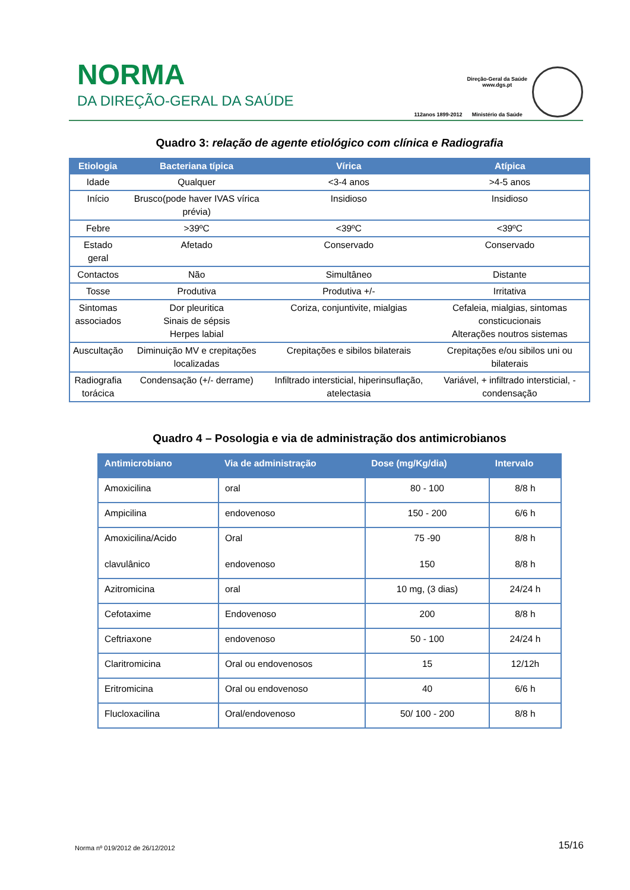NORMA
DA DIREÇÃO-GERAL DA SAÚDE
112anos 1899-2012
Direção-Geral da Saúde
www.dgs.pt
Ministério da Saúde
Quadro 3: relação de agente etiológico com clínica e Radiografia
| Etiologia | Bacteriana típica | Vírica | Atípica |
| --- | --- | --- | --- |
| Idade | Qualquer | <3-4 anos | >4-5 anos |
| Início | Brusco(pode haver IVAS vírica prévia) | Insidioso | Insidioso |
| Febre | >39ºC | <39ºC | <39ºC |
| Estado geral | Afetado | Conservado | Conservado |
| Contactos | Não | Simultâneo | Distante |
| Tosse | Produtiva | Produtiva +/- | Irritativa |
| Sintomas associados | Dor pleuritica Sinais de sépsis Herpes labial | Coriza, conjuntivite, mialgias | Cefaleia, mialgias, sintomas consticucionais Alterações noutros sistemas |
| Auscultação | Diminuição MV e crepitações localizadas | Crepitações e sibilos bilaterais | Crepitações e/ou sibilos uni ou bilaterais |
| Radiografia torácica | Condensação (+/- derrame) | Infiltrado intersticial, hiperinsuflação, atelectasia | Variável, + infiltrado intersticial, - condensação |
Quadro 4 – Posologia e via de administração dos antimicrobianos
| Antimicrobiano | Via de administração | Dose (mg/Kg/dia) | Intervalo |
| --- | --- | --- | --- |
| Amoxicilina | oral | 80 - 100 | 8/8 h |
| Ampicilina | endovenoso | 150 - 200 | 6/6 h |
| Amoxicilina/Acido clavulânico | Oral endovenoso | 75 -90 150 | 8/8 h 8/8 h |
| Azitromicina | oral | 10 mg, (3 dias) | 24/24 h |
| Cefotaxime | Endovenoso | 200 | 8/8 h |
| Ceftriaxone | endovenoso | 50 - 100 | 24/24 h |
| Claritromicina | Oral ou endovenosos | 15 | 12/12h |
| Eritromicina | Oral ou endovenoso | 40 | 6/6 h |
| Flucloxacilina | Oral/endovenoso | 50/ 100 - 200 | 8/8 h |
Norma nº 019/2012 de 26/12/2012 15/16